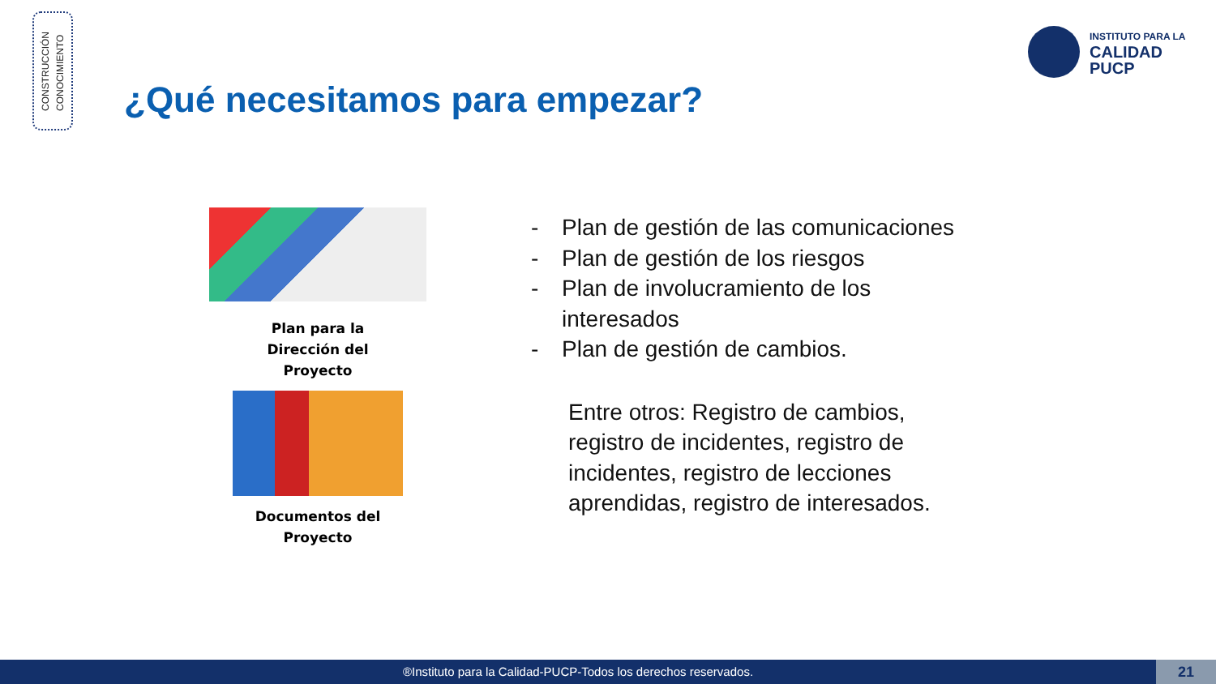CONSTRUCCIÓN
CONOCIMIENTO
INSTITUTO PARA LA
CALIDAD
PUCP
¿Qué necesitamos para empezar?
Plan para la
Dirección del
Proyecto
Documentos del
Proyecto
- Plan de gestión de las comunicaciones
- Plan de gestión de los riesgos
- Plan de involucramiento de los
interesados
- Plan de gestión de cambios.
Entre otros: Registro de cambios, registro de incidentes, registro de incidentes, registro de lecciones aprendidas, registro de interesados.
®Instituto para la Calidad-PUCP-Todos los derechos reservados. 21